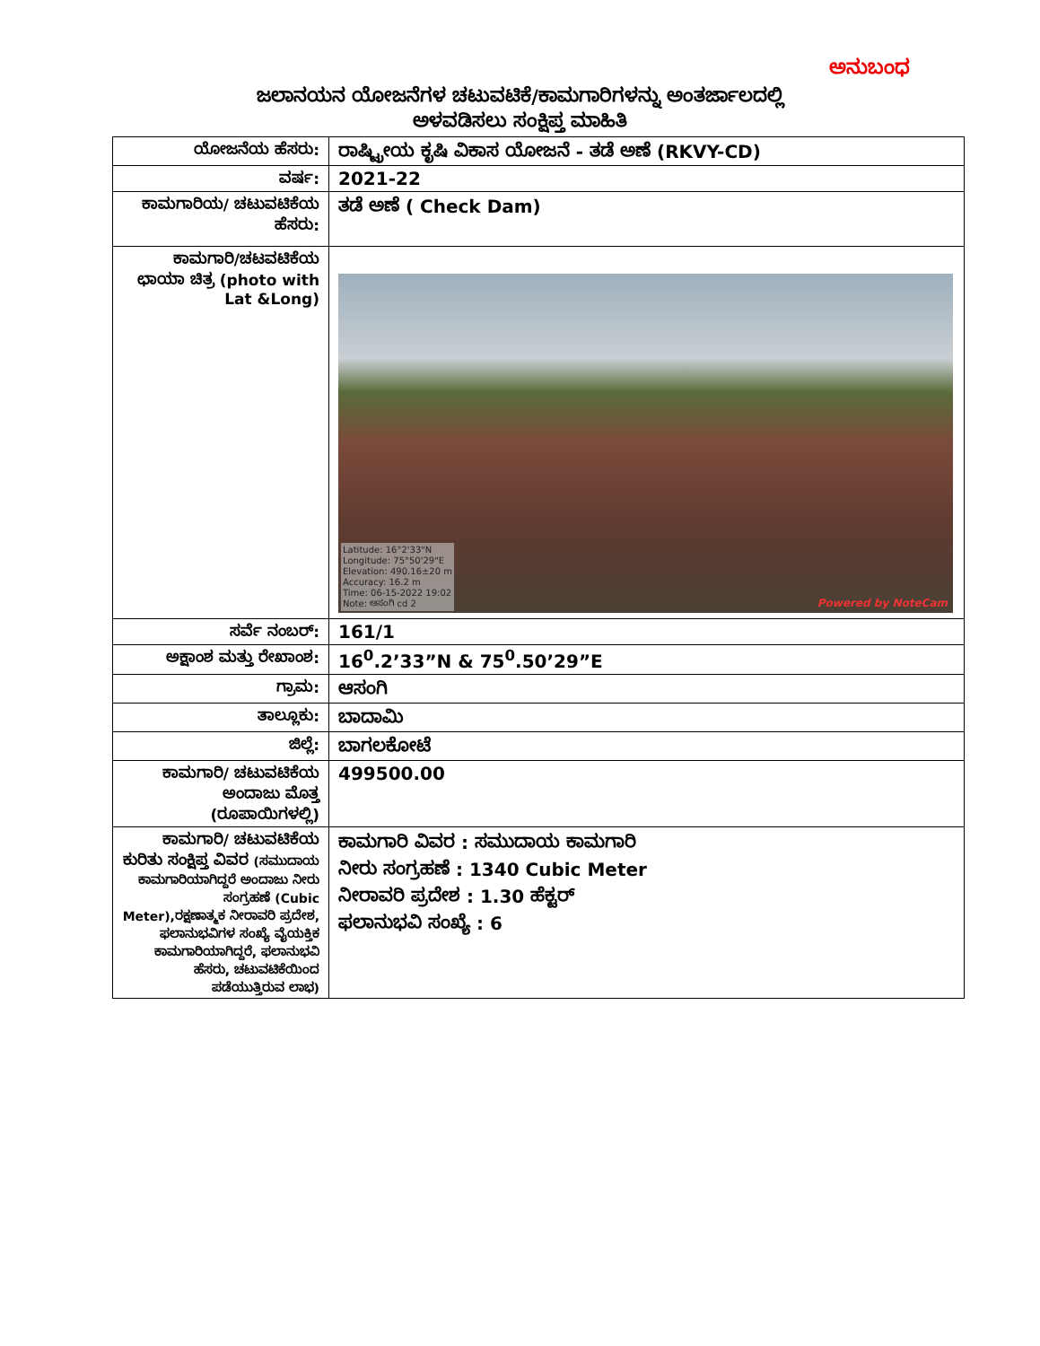ಅನುಬಂಧ
ಜಲಾನಯನ ಯೋಜನೆಗಳ ಚಟುವಟಿಕೆ/ಕಾಮಗಾರಿಗಳನ್ನು ಅಂತರ್ಜಾಲದಲ್ಲಿ
ಅಳವಡಿಸಲು ಸಂಕ್ಷಿಪ್ತ ಮಾಹಿತಿ
| ಯೋಜನೆಯ ಹೆಸರು: | ರಾಷ್ಟ್ರೀಯ ಕೃಷಿ ವಿಕಾಸ ಯೋಜನೆ - ತಡೆ ಅಣೆ (RKVY-CD) |
| ವರ್ಷ: | 2021-22 |
| ಕಾಮಗಾರಿಯ/ ಚಟುವಟಿಕೆಯ ಹೆಸರು: | ತಡೆ ಅಣೆ ( Check Dam) |
| ಕಾಮಗಾರಿ/ಚಟವಟಿಕೆಯ ಛಾಯಾ ಚಿತ್ರ (photo with Lat &Long) | Latitude: 16°2'33"N Longitude: 75°50'29"E Elevation: 490.16±20 m Accuracy: 16.2 m Time: 06-15-2022 19:02 Note: ಆಸಂಗಿ cd 2 Powered by NoteCam |
| ಸರ್ವೆ ನಂಬರ್: | 161/1 |
| ಅಕ್ಷಾಂಶ ಮತ್ತು ರೇಖಾಂಶ: | 16<sup>0</sup>.2’33”N & 75<sup>0</sup>.50’29”E |
| ಗ್ರಾಮ: | ಆಸಂಗಿ |
| ತಾಲ್ಲೂಕು: | ಬಾದಾಮಿ |
| ಜಿಲ್ಲೆ: | ಬಾಗಲಕೋಟೆ |
| ಕಾಮಗಾರಿ/ ಚಟುವಟಿಕೆಯ ಅಂದಾಜು ಮೊತ್ತ (ರೂಪಾಯಿಗಳಲ್ಲಿ) | 499500.00 |
| ಕಾಮಗಾರಿ/ ಚಟುವಟಿಕೆಯ ಕುರಿತು ಸಂಕ್ಷಿಪ್ತ ವಿವರ (ಸಮುದಾಯ ಕಾಮಗಾರಿಯಾಗಿದ್ದರೆ ಅಂದಾಜು ನೀರು ಸಂಗ್ರಹಣೆ (Cubic Meter),ರಕ್ಷಣಾತ್ಮಕ ನೀರಾವರಿ ಪ್ರದೇಶ, ಫಲಾನುಭವಿಗಳ ಸಂಖ್ಯೆ ವೈಯಕ್ತಿಕ ಕಾಮಗಾರಿಯಾಗಿದ್ದರೆ, ಫಲಾನುಭವಿ ಹೆಸರು, ಚಟುವಟಿಕೆಯಿಂದ ಪಡೆಯುತ್ತಿರುವ ಲಾಭ) | ಕಾಮಗಾರಿ ವಿವರ : ಸಮುದಾಯ ಕಾಮಗಾರಿ ನೀರು ಸಂಗ್ರಹಣೆ : 1340 Cubic Meter ನೀರಾವರಿ ಪ್ರದೇಶ : 1.30 ಹೆಕ್ಟರ್ ಫಲಾನುಭವಿ ಸಂಖ್ಯೆ : 6 |